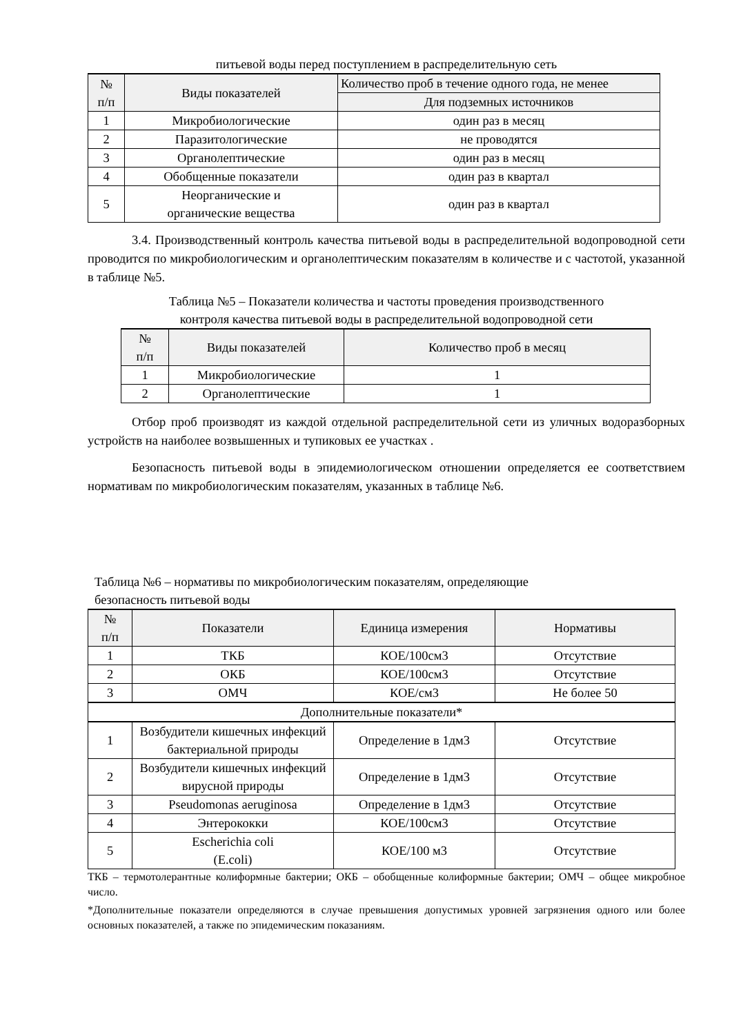питьевой воды перед поступлением в распределительную сеть
| № п/п | Виды показателей | Количество проб в течение одного года, не менее |
| --- | --- | --- |
| | | Для подземных источников |
| 1 | Микробиологические | один раз в месяц |
| 2 | Паразитологические | не проводятся |
| 3 | Органолептические | один раз в месяц |
| 4 | Обобщенные показатели | один раз в квартал |
| 5 | Неорганические и органические вещества | один раз в квартал |
3.4. Производственный контроль качества питьевой воды в распределительной водопроводной сети проводится по микробиологическим и органолептическим показателям в количестве и с частотой, указанной в таблице №5.
Таблица №5 – Показатели количества и частоты проведения производственного
контроля качества питьевой воды в распределительной водопроводной сети
| № п/п | Виды показателей | Количество проб в месяц |
| --- | --- | --- |
| 1 | Микробиологические | 1 |
| 2 | Органолептические | 1 |
Отбор проб производят из каждой отдельной распределительной сети из уличных водоразборных устройств на наиболее возвышенных и тупиковых ее участках .
Безопасность питьевой воды в эпидемиологическом отношении определяется ее соответствием нормативам по микробиологическим показателям, указанных в таблице №6.
Таблица №6 – нормативы по микробиологическим показателям, определяющие
безопасность питьевой воды
| № п/п | Показатели | Единица измерения | Нормативы |
| --- | --- | --- | --- |
| 1 | ТКБ | КОЕ/100см3 | Отсутствие |
| 2 | ОКБ | КОЕ/100см3 | Отсутствие |
| 3 | ОМЧ | КОЕ/см3 | Не более 50 |
| Дополнительные показатели* | | | |
| 1 | Возбудители кишечных инфекций бактериальной природы | Определение в 1дм3 | Отсутствие |
| 2 | Возбудители кишечных инфекций вирусной природы | Определение в 1дм3 | Отсутствие |
| 3 | Pseudomonas aeruginosa | Определение в 1дм3 | Отсутствие |
| 4 | Энтерококки | КОЕ/100см3 | Отсутствие |
| 5 | Escherichia coli (E.coli) | КОЕ/100 м3 | Отсутствие |
ТКБ – термотолерантные колиформные бактерии; ОКБ – обобщенные колиформные бактерии; ОМЧ – общее микробное число.
*Дополнительные показатели определяются в случае превышения допустимых уровней загрязнения одного или более основных показателей, а также по эпидемическим показаниям.